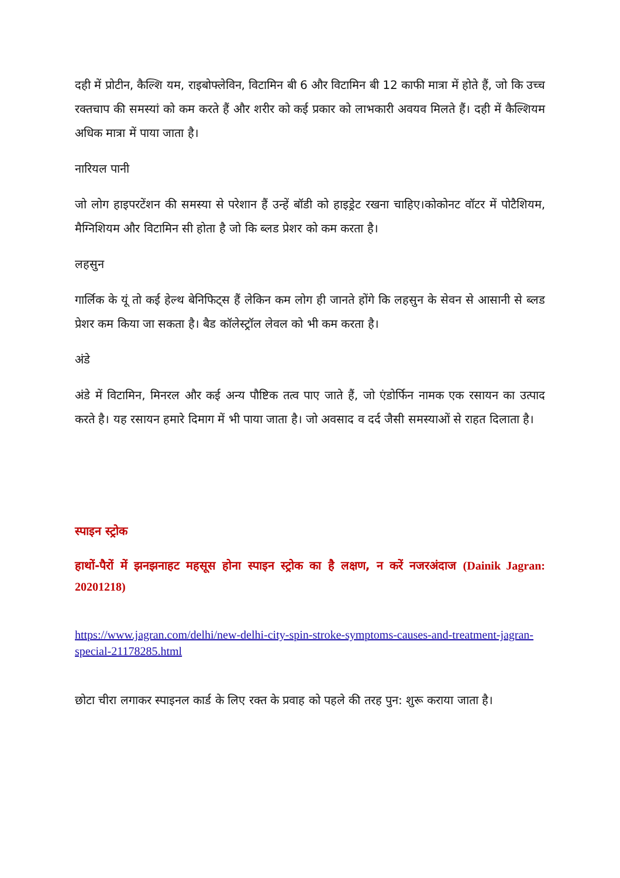दही में प्रोटीन, कैल्शि यम, राइबोफ्लेविन, विटामिन बी 6 और विटामिन बी 12 काफी मात्रा में होते हैं, जो कि उच्च रक्तचाप की समस्यां को कम करते हैं और शरीर को कई प्रकार को लाभकारी अवयव मिलते हैं। दही में कैल्शियम अधिक मात्रा में पाया जाता है।
नारियल पानी
जो लोग हाइपरटेंशन की समस्या से परेशान हैं उन्हें बॉडी को हाइड्रेट रखना चाहिए।कोकोनट वॉटर में पोटैशियम, मैग्निशियम और विटामिन सी होता है जो कि ब्लड प्रेशर को कम करता है।
लहसुन
गार्लिक के यूं तो कई हेल्थ बेनिफिट्स हैं लेकिन कम लोग ही जानते होंगे कि लहसुन के सेवन से आसानी से ब्लड प्रेशर कम किया जा सकता है। बैड कॉलेस्ट्रॉल लेवल को भी कम करता है।
अंडे
अंडे में विटामिन, मिनरल और कई अन्य पौष्टिक तत्व पाए जाते हैं, जो एंडोर्फिन नामक एक रसायन का उत्पाद करते है। यह रसायन हमारे दिमाग में भी पाया जाता है। जो अवसाद व दर्द जैसी समस्याओं से राहत दिलाता है।
स्पाइन स्ट्रोक
हाथों-पैरों में झनझनाहट महसूस होना स्पाइन स्ट्रोक का है लक्षण, न करें नजरअंदाज (Dainik Jagran: 20201218)
https://www.jagran.com/delhi/new-delhi-city-spin-stroke-symptoms-causes-and-treatment-jagran-special-21178285.html
छोटा चीरा लगाकर स्पाइनल कार्ड के लिए रक्त के प्रवाह को पहले की तरह पुन: शुरू कराया जाता है।